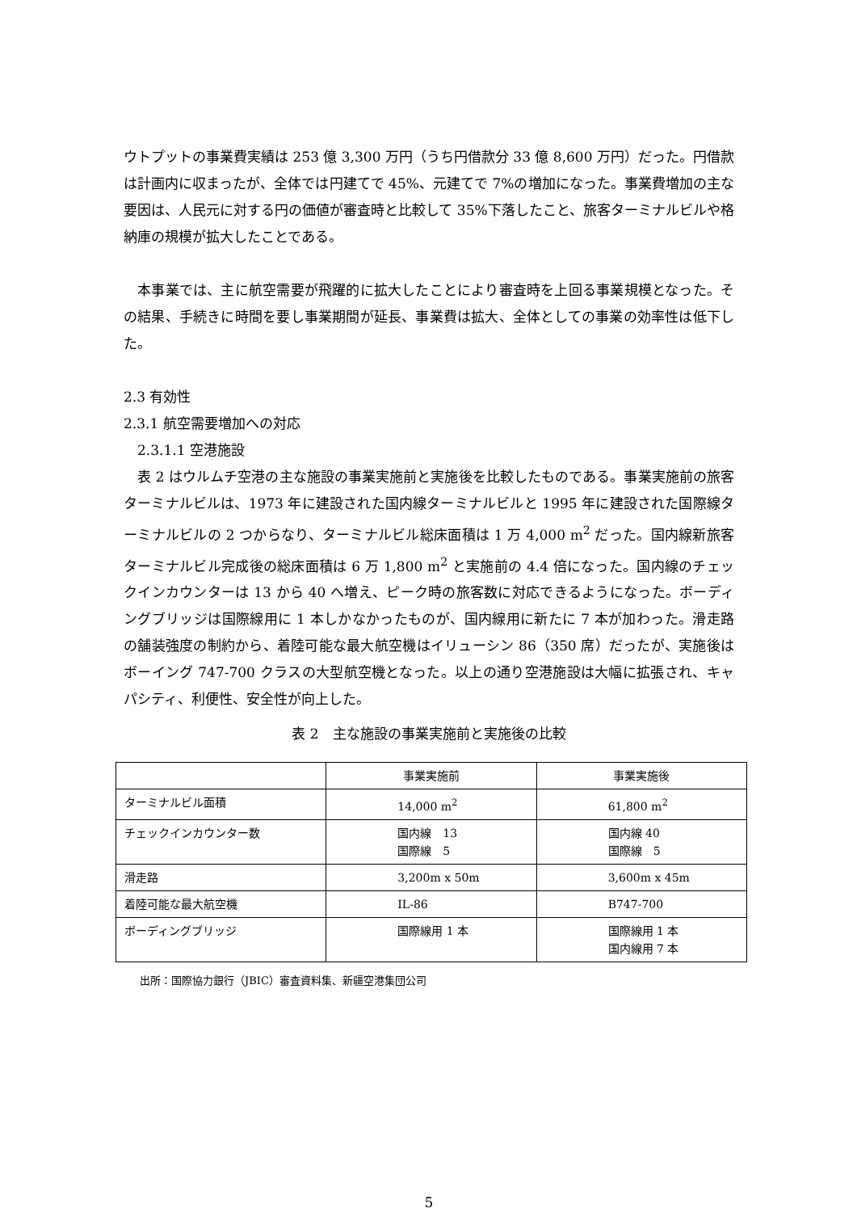ウトプットの事業費実績は 253 億 3,300 万円（うち円借款分 33 億 8,600 万円）だった。円借款は計画内に収まったが、全体では円建てで 45%、元建てで 7%の増加になった。事業費増加の主な要因は、人民元に対する円の価値が審査時と比較して 35%下落したこと、旅客ターミナルビルや格納庫の規模が拡大したことである。
　本事業では、主に航空需要が飛躍的に拡大したことにより審査時を上回る事業規模となった。その結果、手続きに時間を要し事業期間が延長、事業費は拡大、全体としての事業の効率性は低下した。
2.3 有効性
2.3.1 航空需要増加への対応
　2.3.1.1 空港施設
　表 2 はウルムチ空港の主な施設の事業実施前と実施後を比較したものである。事業実施前の旅客ターミナルビルは、1973 年に建設された国内線ターミナルビルと 1995 年に建設された国際線ターミナルビルの 2 つからなり、ターミナルビル総床面積は 1 万 4,000 m<sup>2</sup> だった。国内線新旅客ターミナルビル完成後の総床面積は 6 万 1,800 m<sup>2</sup> と実施前の 4.4 倍になった。国内線のチェックインカウンターは 13 から 40 へ増え、ピーク時の旅客数に対応できるようになった。ボーディングブリッジは国際線用に 1 本しかなかったものが、国内線用に新たに 7 本が加わった。滑走路の舗装強度の制約から、着陸可能な最大航空機はイリューシン 86（350 席）だったが、実施後はボーイング 747-700 クラスの大型航空機となった。以上の通り空港施設は大幅に拡張され、キャパシティ、利便性、安全性が向上した。
表 2　主な施設の事業実施前と実施後の比較
| | 事業実施前 | 事業実施後 |
| ターミナルビル面積 | 14,000 m<sup>2</sup> | 61,800 m<sup>2</sup> |
| チェックインカウンター数 | 国内線 13 国際線 5 | 国内線 40 国際線 5 |
| 滑走路 | 3,200m x 50m | 3,600m x 45m |
| 着陸可能な最大航空機 | IL-86 | B747-700 |
| ボーディングブリッジ | 国際線用 1 本 | 国際線用 1 本 国内線用 7 本 |
出所：国際協力銀行（JBIC）審査資料集、新疆空港集団公司
5